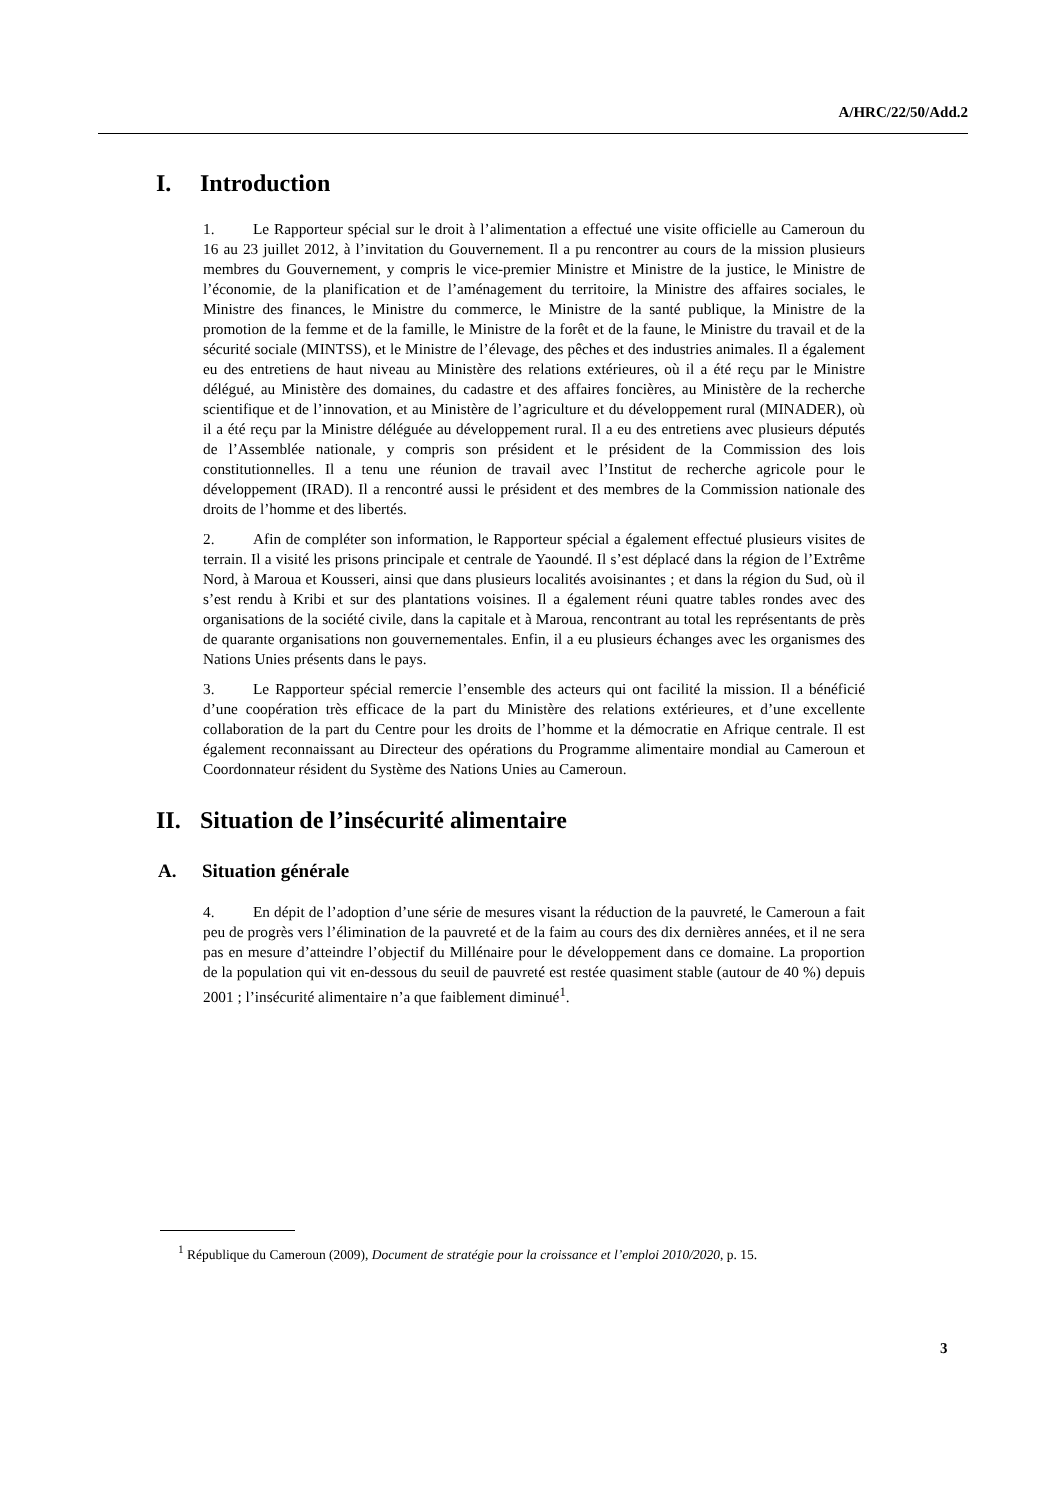A/HRC/22/50/Add.2
I. Introduction
1. Le Rapporteur spécial sur le droit à l’alimentation a effectué une visite officielle au Cameroun du 16 au 23 juillet 2012, à l’invitation du Gouvernement. Il a pu rencontrer au cours de la mission plusieurs membres du Gouvernement, y compris le vice-premier Ministre et Ministre de la justice, le Ministre de l’économie, de la planification et de l’aménagement du territoire, la Ministre des affaires sociales, le Ministre des finances, le Ministre du commerce, le Ministre de la santé publique, la Ministre de la promotion de la femme et de la famille, le Ministre de la forêt et de la faune, le Ministre du travail et de la sécurité sociale (MINTSS), et le Ministre de l’élevage, des pêches et des industries animales. Il a également eu des entretiens de haut niveau au Ministère des relations extérieures, où il a été reçu par le Ministre délégué, au Ministère des domaines, du cadastre et des affaires foncières, au Ministère de la recherche scientifique et de l’innovation, et au Ministère de l’agriculture et du développement rural (MINADER), où il a été reçu par la Ministre déléguée au développement rural. Il a eu des entretiens avec plusieurs députés de l’Assemblée nationale, y compris son président et le président de la Commission des lois constitutionnelles. Il a tenu une réunion de travail avec l’Institut de recherche agricole pour le développement (IRAD). Il a rencontré aussi le président et des membres de la Commission nationale des droits de l’homme et des libertés.
2. Afin de compléter son information, le Rapporteur spécial a également effectué plusieurs visites de terrain. Il a visité les prisons principale et centrale de Yaoundé. Il s’est déplacé dans la région de l’Extrême Nord, à Maroua et Kousseri, ainsi que dans plusieurs localités avoisinantes ; et dans la région du Sud, où il s’est rendu à Kribi et sur des plantations voisines. Il a également réuni quatre tables rondes avec des organisations de la société civile, dans la capitale et à Maroua, rencontrant au total les représentants de près de quarante organisations non gouvernementales. Enfin, il a eu plusieurs échanges avec les organismes des Nations Unies présents dans le pays.
3. Le Rapporteur spécial remercie l’ensemble des acteurs qui ont facilité la mission. Il a bénéficié d’une coopération très efficace de la part du Ministère des relations extérieures, et d’une excellente collaboration de la part du Centre pour les droits de l’homme et la démocratie en Afrique centrale. Il est également reconnaissant au Directeur des opérations du Programme alimentaire mondial au Cameroun et Coordonnateur résident du Système des Nations Unies au Cameroun.
II. Situation de l’insécurité alimentaire
A. Situation générale
4. En dépit de l’adoption d’une série de mesures visant la réduction de la pauvreté, le Cameroun a fait peu de progrès vers l’élimination de la pauvreté et de la faim au cours des dix dernières années, et il ne sera pas en mesure d’atteindre l’objectif du Millénaire pour le développement dans ce domaine. La proportion de la population qui vit en-dessous du seuil de pauvreté est restée quasiment stable (autour de 40 %) depuis 2001 ; l’insécurité alimentaire n’a que faiblement diminué<sup>1</sup>.
<sup>1</sup> République du Cameroun (2009), Document de stratégie pour la croissance et l’emploi 2010/2020, p. 15.
3